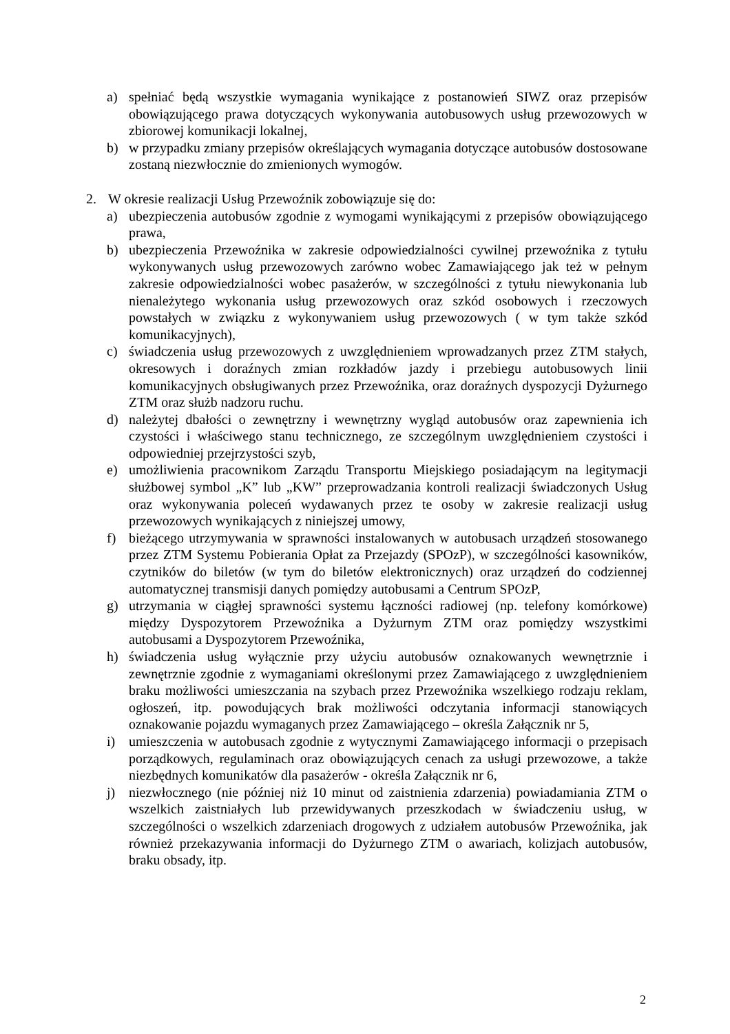a) spełniać będą wszystkie wymagania wynikające z postanowień SIWZ oraz przepisów obowiązującego prawa dotyczących wykonywania autobusowych usług przewozowych w zbiorowej komunikacji lokalnej,
b) w przypadku zmiany przepisów określających wymagania dotyczące autobusów dostosowane zostaną niezwłocznie do zmienionych wymogów.
2. W okresie realizacji Usług Przewoźnik zobowiązuje się do:
a) ubezpieczenia autobusów zgodnie z wymogami wynikającymi z przepisów obowiązującego prawa,
b) ubezpieczenia Przewoźnika w zakresie odpowiedzialności cywilnej przewoźnika z tytułu wykonywanych usług przewozowych zarówno wobec Zamawiającego jak też w pełnym zakresie odpowiedzialności wobec pasażerów, w szczególności z tytułu niewykonania lub nienależytego wykonania usług przewozowych oraz szkód osobowych i rzeczowych powstałych w związku z wykonywaniem usług przewozowych ( w tym także szkód komunikacyjnych),
c) świadczenia usług przewozowych z uwzględnieniem wprowadzanych przez ZTM stałych, okresowych i doraźnych zmian rozkładów jazdy i przebiegu autobusowych linii komunikacyjnych obsługiwanych przez Przewoźnika, oraz doraźnych dyspozycji Dyżurnego ZTM oraz służb nadzoru ruchu.
d) należytej dbałości o zewnętrzny i wewnętrzny wygląd autobusów oraz zapewnienia ich czystości i właściwego stanu technicznego, ze szczególnym uwzględnieniem czystości i odpowiedniej przejrzystości szyb,
e) umożliwienia pracownikom Zarządu Transportu Miejskiego posiadającym na legitymacji służbowej symbol „K” lub „KW” przeprowadzania kontroli realizacji świadczonych Usług oraz wykonywania poleceń wydawanych przez te osoby w zakresie realizacji usług przewozowych wynikających z niniejszej umowy,
f) bieżącego utrzymywania w sprawności instalowanych w autobusach urządzeń stosowanego przez ZTM Systemu Pobierania Opłat za Przejazdy (SPOzP), w szczególności kasowników, czytników do biletów (w tym do biletów elektronicznych) oraz urządzeń do codziennej automatycznej transmisji danych pomiędzy autobusami a Centrum SPOzP,
g) utrzymania w ciągłej sprawności systemu łączności radiowej (np. telefony komórkowe) między Dyspozytorem Przewoźnika a Dyżurnym ZTM oraz pomiędzy wszystkimi autobusami a Dyspozytorem Przewoźnika,
h) świadczenia usług wyłącznie przy użyciu autobusów oznakowanych wewnętrznie i zewnętrznie zgodnie z wymaganiami określonymi przez Zamawiającego z uwzględnieniem braku możliwości umieszczania na szybach przez Przewoźnika wszelkiego rodzaju reklam, ogłoszeń, itp. powodujących brak możliwości odczytania informacji stanowiących oznakowanie pojazdu wymaganych przez Zamawiającego – określa Załącznik nr 5,
i) umieszczenia w autobusach zgodnie z wytycznymi Zamawiającego informacji o przepisach porządkowych, regulaminach oraz obowiązujących cenach za usługi przewozowe, a także niezbędnych komunikatów dla pasażerów - określa Załącznik nr 6,
j) niezwłocznego (nie później niż 10 minut od zaistnienia zdarzenia) powiadamiania ZTM o wszelkich zaistniałych lub przewidywanych przeszkodach w świadczeniu usług, w szczególności o wszelkich zdarzeniach drogowych z udziałem autobusów Przewoźnika, jak również przekazywania informacji do Dyżurnego ZTM o awariach, kolizjach autobusów, braku obsady, itp.
2